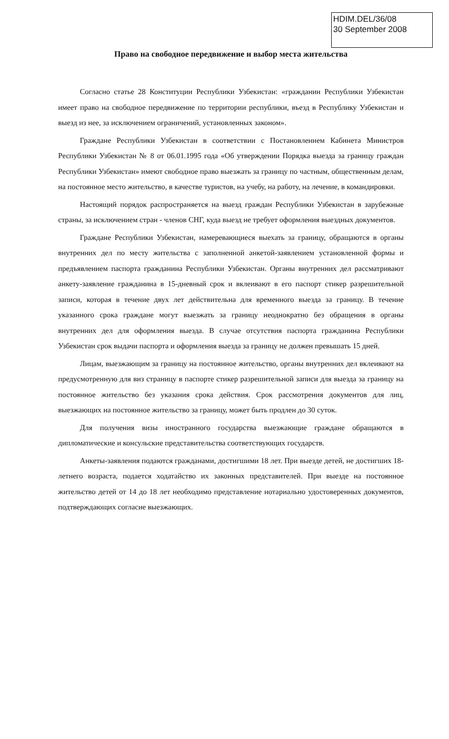HDIM.DEL/36/08
30 September 2008
Право на свободное передвижение и выбор места жительства
Согласно статье 28 Конституции Республики Узбекистан: «гражданин Республики Узбекистан имеет право на свободное передвижение по территории республики, въезд в Республику Узбекистан и выезд из нее, за исключением ограничений, установленных законом».
Граждане Республики Узбекистан в соответствии с Постановлением Кабинета Министров Республики Узбекистан № 8 от 06.01.1995 года «Об утверждении Порядка выезда за границу граждан Республики Узбекистан» имеют свободное право выезжать за границу по частным, общественным делам, на постоянное место жительство, в качестве туристов, на учебу, на работу, на лечение, в командировки.
Настоящий порядок распространяется на выезд граждан Республики Узбекистан в зарубежные страны, за исключением стран - членов СНГ, куда выезд не требует оформления выездных документов.
Граждане Республики Узбекистан, намеревающиеся выехать за границу, обращаются в органы внутренних дел по месту жительства с заполненной анкетой-заявлением установленной формы и предъявлением паспорта гражданина Республики Узбекистан. Органы внутренних дел рассматривают анкету-заявление гражданина в 15-дневный срок и вклеивают в его паспорт стикер разрешительной записи, которая в течение двух лет действительна для временного выезда за границу. В течение указанного срока граждане могут выезжать за границу неоднократно без обращения в органы внутренних дел для оформления выезда. В случае отсутствия паспорта гражданина Республики Узбекистан срок выдачи паспорта и оформления выезда за границу не должен превышать 15 дней.
Лицам, выезжающим за границу на постоянное жительство, органы внутренних дел вклеивают на предусмотренную для виз страницу в паспорте стикер разрешительной записи для выезда за границу на постоянное жительство без указания срока действия. Срок рассмотрения документов для лиц, выезжающих на постоянное жительство за границу, может быть продлен до 30 суток.
Для получения визы иностранного государства выезжающие граждане обращаются в дипломатические и консульские представительства соответствующих государств.
Анкеты-заявления подаются гражданами, достигшими 18 лет. При выезде детей, не достигших 18-летнего возраста, подается ходатайство их законных представителей. При выезде на постоянное жительство детей от 14 до 18 лет необходимо представление нотариально удостоверенных документов, подтверждающих согласие выезжающих.